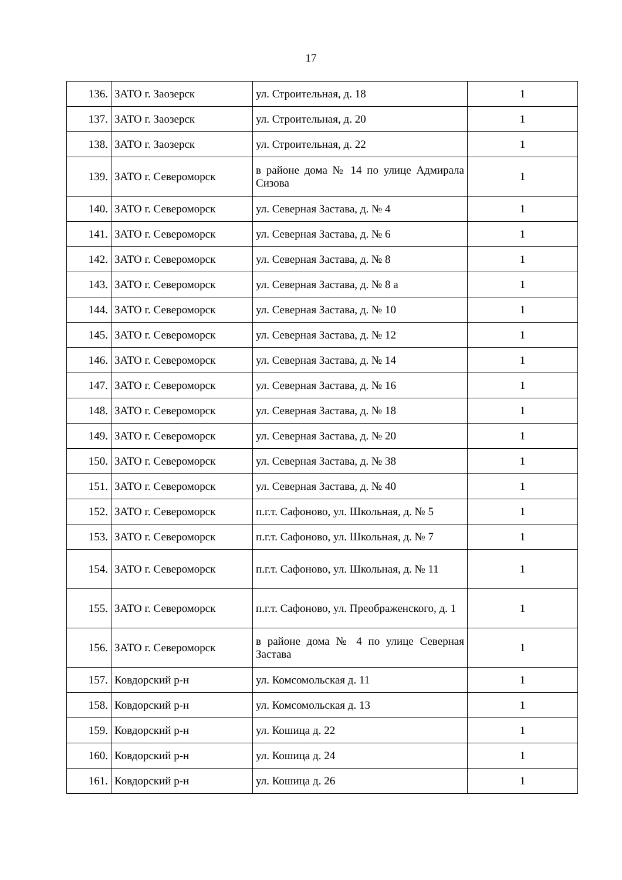17
| 136. | ЗАТО г. Заозерск | ул. Строительная, д. 18 | 1 |
| 137. | ЗАТО г. Заозерск | ул. Строительная, д. 20 | 1 |
| 138. | ЗАТО г. Заозерск | ул. Строительная, д. 22 | 1 |
| 139. | ЗАТО г. Североморск | в районе дома № 14 по улице Адмирала Сизова | 1 |
| 140. | ЗАТО г. Североморск | ул. Северная Застава, д. № 4 | 1 |
| 141. | ЗАТО г. Североморск | ул. Северная Застава, д. № 6 | 1 |
| 142. | ЗАТО г. Североморск | ул. Северная Застава, д. № 8 | 1 |
| 143. | ЗАТО г. Североморск | ул. Северная Застава, д. № 8 а | 1 |
| 144. | ЗАТО г. Североморск | ул. Северная Застава, д. № 10 | 1 |
| 145. | ЗАТО г. Североморск | ул. Северная Застава, д. № 12 | 1 |
| 146. | ЗАТО г. Североморск | ул. Северная Застава, д. № 14 | 1 |
| 147. | ЗАТО г. Североморск | ул. Северная Застава, д. № 16 | 1 |
| 148. | ЗАТО г. Североморск | ул. Северная Застава, д. № 18 | 1 |
| 149. | ЗАТО г. Североморск | ул. Северная Застава, д. № 20 | 1 |
| 150. | ЗАТО г. Североморск | ул. Северная Застава, д. № 38 | 1 |
| 151. | ЗАТО г. Североморск | ул. Северная Застава, д. № 40 | 1 |
| 152. | ЗАТО г. Североморск | п.г.т. Сафоново, ул. Школьная, д. № 5 | 1 |
| 153. | ЗАТО г. Североморск | п.г.т. Сафоново, ул. Школьная, д. № 7 | 1 |
| 154. | ЗАТО г. Североморск | п.г.т. Сафоново, ул. Школьная, д. № 11 | 1 |
| 155. | ЗАТО г. Североморск | п.г.т. Сафоново, ул. Преображенского, д. 1 | 1 |
| 156. | ЗАТО г. Североморск | в районе дома № 4 по улице Северная Застава | 1 |
| 157. | Ковдорский р-н | ул. Комсомольская д. 11 | 1 |
| 158. | Ковдорский р-н | ул. Комсомольская д. 13 | 1 |
| 159. | Ковдорский р-н | ул. Кошица д. 22 | 1 |
| 160. | Ковдорский р-н | ул. Кошица д. 24 | 1 |
| 161. | Ковдорский р-н | ул. Кошица д. 26 | 1 |